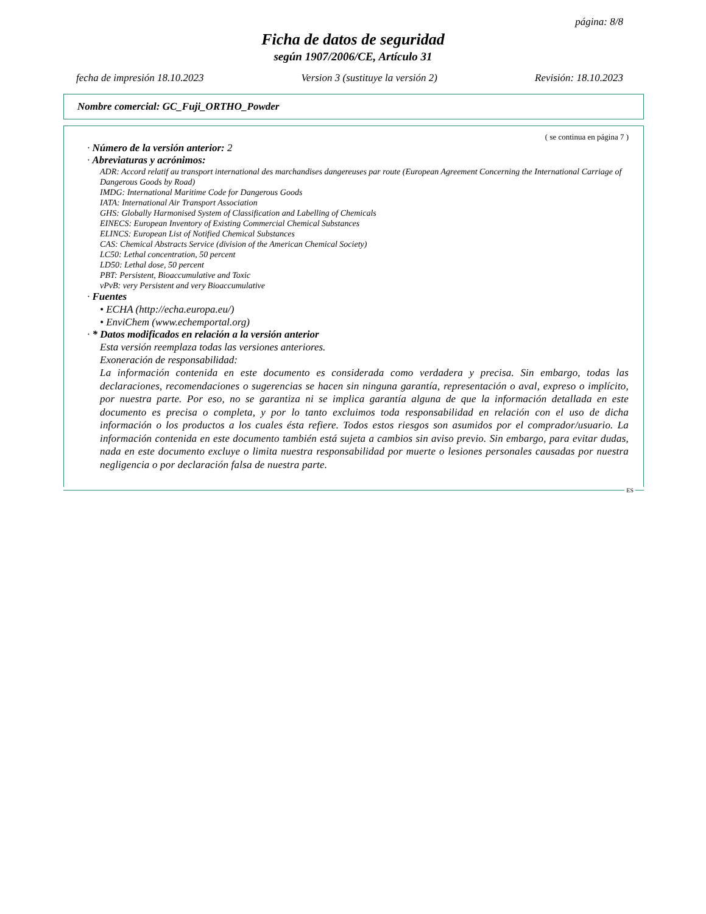página: 8/8
Ficha de datos de seguridad
según 1907/2006/CE, Artículo 31
fecha de impresión 18.10.2023 Version 3 (sustituye la versión 2) Revisión: 18.10.2023
Nombre comercial: GC_Fuji_ORTHO_Powder
( se continua en página 7 )
· Número de la versión anterior: 2
· Abreviaturas y acrónimos:
ADR: Accord relatif au transport international des marchandises dangereuses par route (European Agreement Concerning the International Carriage of Dangerous Goods by Road)
IMDG: International Maritime Code for Dangerous Goods
IATA: International Air Transport Association
GHS: Globally Harmonised System of Classification and Labelling of Chemicals
EINECS: European Inventory of Existing Commercial Chemical Substances
ELINCS: European List of Notified Chemical Substances
CAS: Chemical Abstracts Service (division of the American Chemical Society)
LC50: Lethal concentration, 50 percent
LD50: Lethal dose, 50 percent
PBT: Persistent, Bioaccumulative and Toxic
vPvB: very Persistent and very Bioaccumulative
· Fuentes
• ECHA (http://echa.europa.eu/)
• EnviChem (www.echemportal.org)
· * Datos modificados en relación a la versión anterior
Esta versión reemplaza todas las versiones anteriores.
Exoneración de responsabilidad:
La información contenida en este documento es considerada como verdadera y precisa. Sin embargo, todas las declaraciones, recomendaciones o sugerencias se hacen sin ninguna garantía, representación o aval, expreso o implícito, por nuestra parte. Por eso, no se garantiza ni se implica garantía alguna de que la información detallada en este documento es precisa o completa, y por lo tanto excluimos toda responsabilidad en relación con el uso de dicha información o los productos a los cuales ésta refiere. Todos estos riesgos son asumidos por el comprador/usuario. La información contenida en este documento también está sujeta a cambios sin aviso previo. Sin embargo, para evitar dudas, nada en este documento excluye o limita nuestra responsabilidad por muerte o lesiones personales causadas por nuestra negligencia o por declaración falsa de nuestra parte.
ES